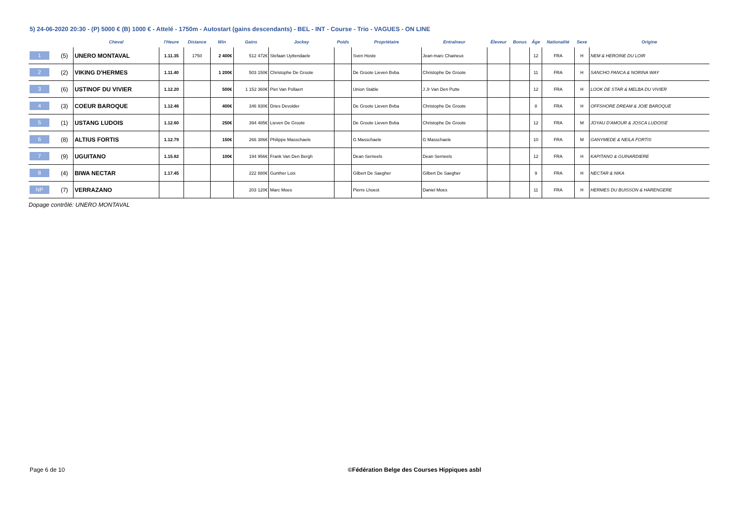5) 24-06-2020 20:30 - (P) 5000 € (B) 1000 € - Attelé - 1750m - Autostart (gains descendants) - BEL - INT - Course - Trio - VAGUES - ON LINE
| | | Cheval | l'Heure | Distance | Win | Gains | Jockey | Poids | Propriétaire | Entraîneur | Éleveur | Bonus | Âge | Nationalité | Sexe | Origine |
| --- | --- | --- | --- | --- | --- | --- | --- | --- | --- | --- | --- | --- | --- | --- | --- | --- |
| 1 | (5) | UNERO MONTAVAL | 1.11.35 | 1750 | 2 400€ | 512 472€ | Stefaan Uyttendaele | | Sven Hoste | Jean-marc Chaineux | | | 12 | FRA | H | NEM & HEROINE DU LOIR |
| 2 | (2) | VIKING D'HERMES | 1.11.40 | | 1 200€ | 503 150€ | Christophe De Groote | | De Groote Lieven Bvba | Christophe De Groote | | | 11 | FRA | H | SANCHO PANCA & NORINA WAY |
| 3 | (6) | USTINOF DU VIVIER | 1.12.20 | | 500€ | 1 152 360€ | Piet Van Pollaert | | Union Stable | J Jr Van Den Putte | | | 12 | FRA | H | LOOK DE STAR & MELBA DU VIVIER |
| 4 | (3) | COEUR BAROQUE | 1.12.46 | | 400€ | 346 930€ | Dries Devolder | | De Groote Lieven Bvba | Christophe De Groote | | | 8 | FRA | H | OFFSHORE DREAM & JOIE BAROQUE |
| 5 | (1) | USTANG LUDOIS | 1.12.60 | | 250€ | 394 485€ | Lieven De Groote | | De Groote Lieven Bvba | Christophe De Groote | | | 12 | FRA | M | JOYAU D'AMOUR & JOSCA LUDOISE |
| 6 | (8) | ALTIUS FORTIS | 1.12.79 | | 150€ | 266 386€ | Philippe Masschaele | | G Masschaele | G Masschaele | | | 10 | FRA | M | GANYMEDE & NEILA FORTIS |
| 7 | (9) | UGUITANO | 1.15.82 | | 100€ | 194 956€ | Frank Van Den Bergh | | Dean Serneels | Dean Serneels | | | 12 | FRA | H | KAPITANO & GUINARDIERE |
| 8 | (4) | BIWA NECTAR | 1.17.45 | | | 222 880€ | Gunther Loix | | Gilbert De Saegher | Gilbert De Saegher | | | 9 | FRA | H | NECTAR & NIKA |
| NP | (7) | VERRAZANO | | | | 203 120€ | Marc Moes | | Pierre Lhoest | Daniel Moes | | | 11 | FRA | H | HERMES DU BUISSON & HARENGERE |
Dopage contrôlé: UNERO MONTAVAL
Page 6 de 10 ©Fédération Belge des Courses Hippiques asbl